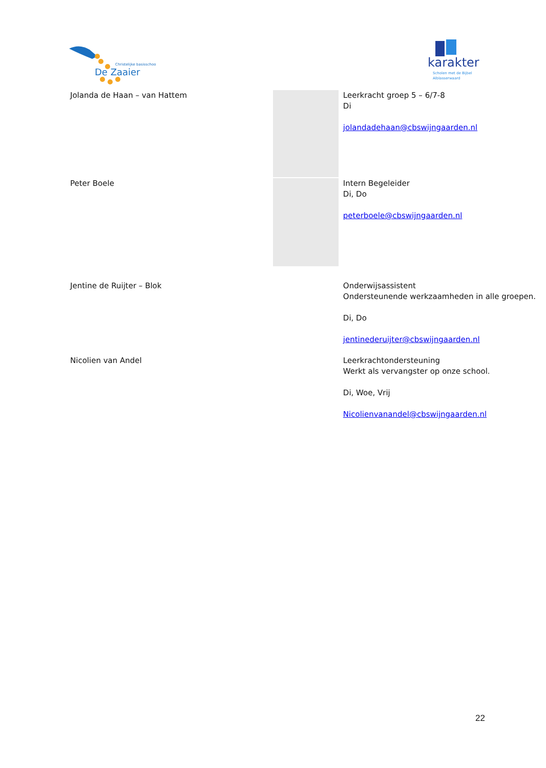Christelijke basisschool
De Zaaier
karakter
Scholen met de Bijbel
Alblasserwaard
Jolanda de Haan – van Hattem Leerkracht groep 5 – 6/7-8
Di
jolandadehaan@cbswijngaarden.nl
Peter Boele Intern Begeleider
Di, Do
peterboele@cbswijngaarden.nl
Jentine de Ruijter – Blok Onderwijsassistent
Ondersteunende werkzaamheden in alle groepen.
Di, Do
jentinederuijter@cbswijngaarden.nl
Nicolien van Andel Leerkrachtondersteuning
Werkt als vervangster op onze school.
Di, Woe, Vrij
Nicolienvanandel@cbswijngaarden.nl
22